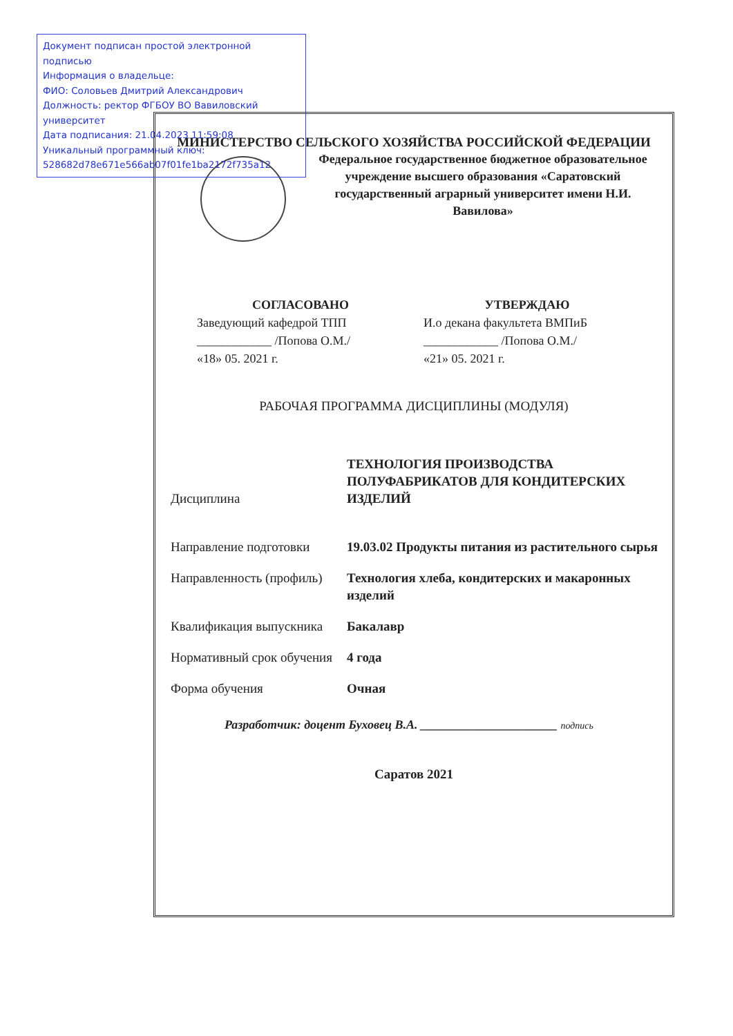Документ подписан простой электронной подписью
Информация о владельце:
ФИО: Соловьев Дмитрий Александрович
Должность: ректор ФГБОУ ВО Вавиловский университет
Дата подписания: 21.04.2023 11:59:08
Уникальный программный ключ:
528682d78e671e566ab07f01fe1ba2172f735a12
МИНИСТЕРСТВО СЕЛЬСКОГО ХОЗЯЙСТВА РОССИЙСКОЙ ФЕДЕРАЦИИ
Федеральное государственное бюджетное образовательное учреждение высшего образования «Саратовский государственный аграрный университет имени Н.И. Вавилова»
СОГЛАСОВАНО
Заведующий кафедрой ТПП
____________ /Попова О.М./
«18» 05. 2021 г.
УТВЕРЖДАЮ
И.о декана факультета ВМПиБ
____________ /Попова О.М./
«21» 05. 2021 г.
РАБОЧАЯ ПРОГРАММА ДИСЦИПЛИНЫ (МОДУЛЯ)
| Дисциплина | ТЕХНОЛОГИЯ ПРОИЗВОДСТВА ПОЛУФАБРИКАТОВ ДЛЯ КОНДИТЕРСКИХ ИЗДЕЛИЙ |
| Направление подготовки | 19.03.02 Продукты питания из растительного сырья |
| Направленность (профиль) | Технология хлеба, кондитерских и макаронных изделий |
| Квалификация выпускника | Бакалавр |
| Нормативный срок обучения | 4 года |
| Форма обучения | Очная |
Разработчик: доцент Буховец В.А. ______________________ подпись
Саратов 2021